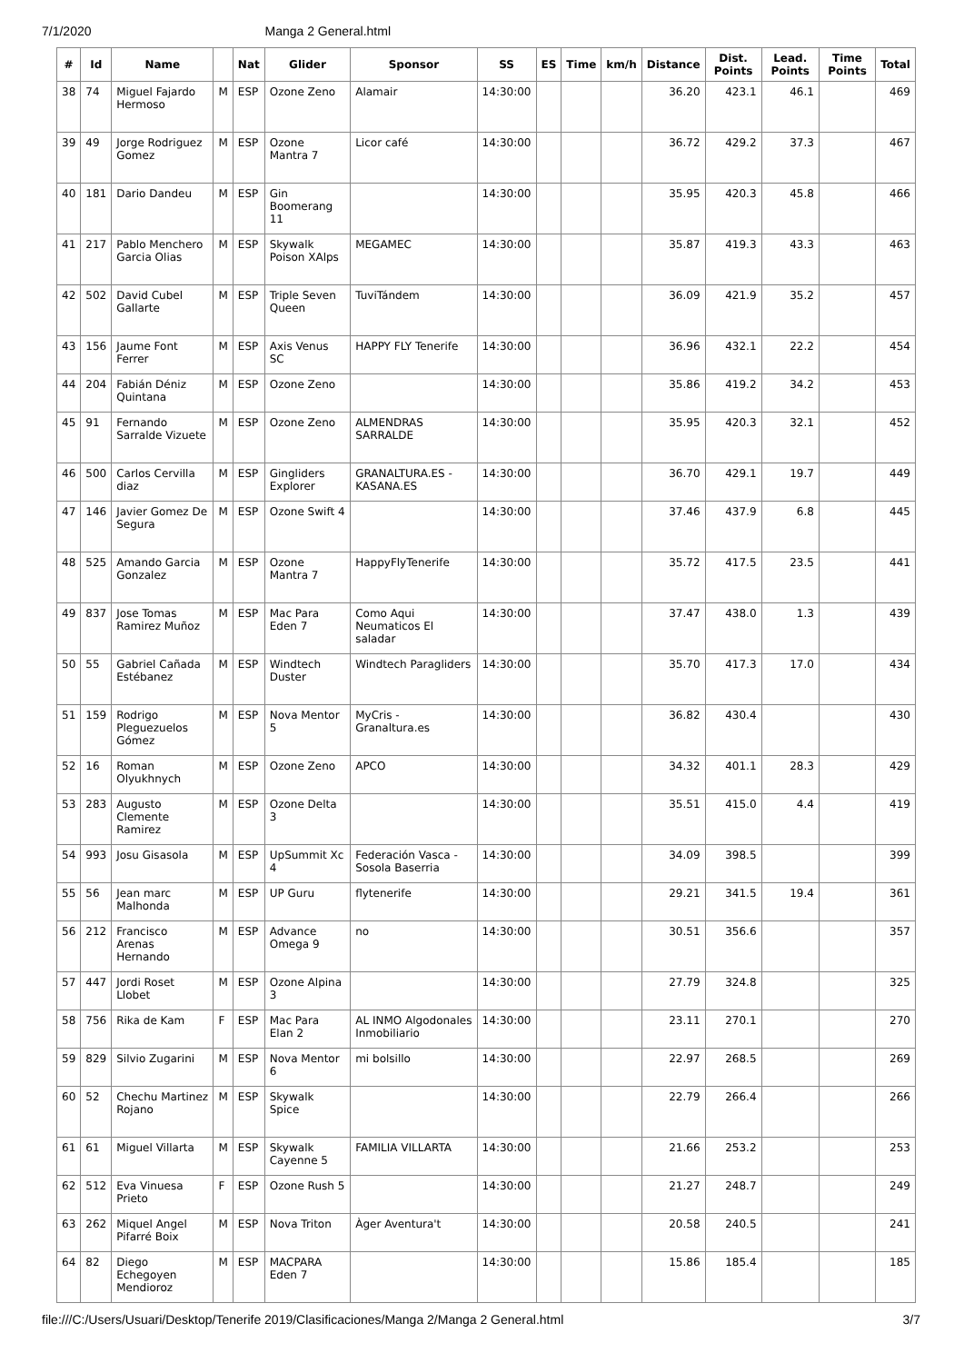7/1/2020 Manga 2 General.html
| # | Id | Name | | Nat | Glider | Sponsor | SS | ES | Time | km/h | Distance | Dist. Points | Lead. Points | Time Points | Total |
| --- | --- | --- | --- | --- | --- | --- | --- | --- | --- | --- | --- | --- | --- | --- | --- |
| 38 | 74 | Miguel Fajardo Hermoso | M | ESP | Ozone Zeno | Alamair | 14:30:00 | | | | 36.20 | 423.1 | 46.1 | | 469 |
| 39 | 49 | Jorge Rodriguez Gomez | M | ESP | Ozone Mantra 7 | Licor café | 14:30:00 | | | | 36.72 | 429.2 | 37.3 | | 467 |
| 40 | 181 | Dario Dandeu | M | ESP | Gin Boomerang 11 | | 14:30:00 | | | | 35.95 | 420.3 | 45.8 | | 466 |
| 41 | 217 | Pablo Menchero Garcia Olias | M | ESP | Skywalk Poison XAlps | MEGAMEC | 14:30:00 | | | | 35.87 | 419.3 | 43.3 | | 463 |
| 42 | 502 | David Cubel Gallarte | M | ESP | Triple Seven Queen | TuviTándem | 14:30:00 | | | | 36.09 | 421.9 | 35.2 | | 457 |
| 43 | 156 | Jaume Font Ferrer | M | ESP | Axis Venus SC | HAPPY FLY Tenerife | 14:30:00 | | | | 36.96 | 432.1 | 22.2 | | 454 |
| 44 | 204 | Fabián Déniz Quintana | M | ESP | Ozone Zeno | | 14:30:00 | | | | 35.86 | 419.2 | 34.2 | | 453 |
| 45 | 91 | Fernando Sarralde Vizuete | M | ESP | Ozone Zeno | ALMENDRAS SARRALDE | 14:30:00 | | | | 35.95 | 420.3 | 32.1 | | 452 |
| 46 | 500 | Carlos Cervilla diaz | M | ESP | Gingliders Explorer | GRANALTURA.ES - KASANA.ES | 14:30:00 | | | | 36.70 | 429.1 | 19.7 | | 449 |
| 47 | 146 | Javier Gomez De Segura | M | ESP | Ozone Swift 4 | | 14:30:00 | | | | 37.46 | 437.9 | 6.8 | | 445 |
| 48 | 525 | Amando Garcia Gonzalez | M | ESP | Ozone Mantra 7 | HappyFlyTenerife | 14:30:00 | | | | 35.72 | 417.5 | 23.5 | | 441 |
| 49 | 837 | Jose Tomas Ramirez Muñoz | M | ESP | Mac Para Eden 7 | Como Aqui Neumaticos El saladar | 14:30:00 | | | | 37.47 | 438.0 | 1.3 | | 439 |
| 50 | 55 | Gabriel Cañada Estébanez | M | ESP | Windtech Duster | Windtech Paragliders | 14:30:00 | | | | 35.70 | 417.3 | 17.0 | | 434 |
| 51 | 159 | Rodrigo Pleguezuelos Gómez | M | ESP | Nova Mentor 5 | MyCris - Granaltura.es | 14:30:00 | | | | 36.82 | 430.4 | | | 430 |
| 52 | 16 | Roman Olyukhnych | M | ESP | Ozone Zeno | APCO | 14:30:00 | | | | 34.32 | 401.1 | 28.3 | | 429 |
| 53 | 283 | Augusto Clemente Ramirez | M | ESP | Ozone Delta 3 | | 14:30:00 | | | | 35.51 | 415.0 | 4.4 | | 419 |
| 54 | 993 | Josu Gisasola | M | ESP | UpSummit Xc 4 | Federación Vasca - Sosola Baserria | 14:30:00 | | | | 34.09 | 398.5 | | | 399 |
| 55 | 56 | Jean marc Malhonda | M | ESP | UP Guru | flytenerife | 14:30:00 | | | | 29.21 | 341.5 | 19.4 | | 361 |
| 56 | 212 | Francisco Arenas Hernando | M | ESP | Advance Omega 9 | no | 14:30:00 | | | | 30.51 | 356.6 | | | 357 |
| 57 | 447 | Jordi Roset Llobet | M | ESP | Ozone Alpina 3 | | 14:30:00 | | | | 27.79 | 324.8 | | | 325 |
| 58 | 756 | Rika de Kam | F | ESP | Mac Para Elan 2 | AL INMO Algodonales Inmobiliario | 14:30:00 | | | | 23.11 | 270.1 | | | 270 |
| 59 | 829 | Silvio Zugarini | M | ESP | Nova Mentor 6 | mi bolsillo | 14:30:00 | | | | 22.97 | 268.5 | | | 269 |
| 60 | 52 | Chechu Martinez Rojano | M | ESP | Skywalk Spice | | 14:30:00 | | | | 22.79 | 266.4 | | | 266 |
| 61 | 61 | Miguel Villarta | M | ESP | Skywalk Cayenne 5 | FAMILIA VILLARTA | 14:30:00 | | | | 21.66 | 253.2 | | | 253 |
| 62 | 512 | Eva Vinuesa Prieto | F | ESP | Ozone Rush 5 | | 14:30:00 | | | | 21.27 | 248.7 | | | 249 |
| 63 | 262 | Miquel Angel Pifarré Boix | M | ESP | Nova Triton | Àger Aventura't | 14:30:00 | | | | 20.58 | 240.5 | | | 241 |
| 64 | 82 | Diego Echegoyen Mendioroz | M | ESP | MACPARA Eden 7 | | 14:30:00 | | | | 15.86 | 185.4 | | | 185 |
file:///C:/Users/Usuari/Desktop/Tenerife 2019/Clasificaciones/Manga 2/Manga 2 General.html 3/7